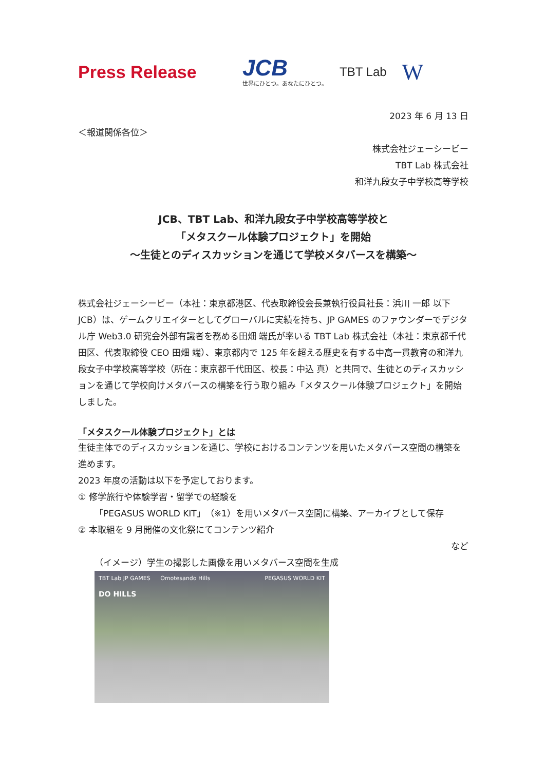Press Release
JCB
世界にひとつ。あなたにひとつ。
TBT Lab
W
2023 年 6 月 13 日
＜報道関係各位＞
株式会社ジェーシービー
TBT Lab 株式会社
和洋九段女子中学校高等学校
JCB、TBT Lab、和洋九段女子中学校高等学校と
「メタスクール体験プロジェクト」を開始
～生徒とのディスカッションを通じて学校メタバースを構築～
株式会社ジェーシービー（本社：東京都港区、代表取締役会長兼執行役員社長：浜川 一郎 以下 JCB）は、ゲームクリエイターとしてグローバルに実績を持ち、JP GAMES のファウンダーでデジタル庁 Web3.0 研究会外部有識者を務める田畑 端氏が率いる TBT Lab 株式会社（本社：東京都千代田区、代表取締役 CEO 田畑 端）、東京都内で 125 年を超える歴史を有する中高一貫教育の和洋九段女子中学校高等学校（所在：東京都千代田区、校長：中込 真）と共同で、生徒とのディスカッションを通じて学校向けメタバースの構築を行う取り組み「メタスクール体験プロジェクト」を開始しました。
「メタスクール体験プロジェクト」とは
生徒主体でのディスカッションを通じ、学校におけるコンテンツを用いたメタバース空間の構築を進めます。
2023 年度の活動は以下を予定しております。
① 修学旅行や体験学習・留学での経験を
「PEGASUS WORLD KIT」（※1）を用いメタバース空間に構築、アーカイブとして保存
② 本取組を 9 月開催の文化祭にてコンテンツ紹介
など
（イメージ）学生の撮影した画像を用いメタバース空間を生成
TBT Lab JP GAMES Omotesando Hills PEGASUS WORLD KIT
DO HILLS